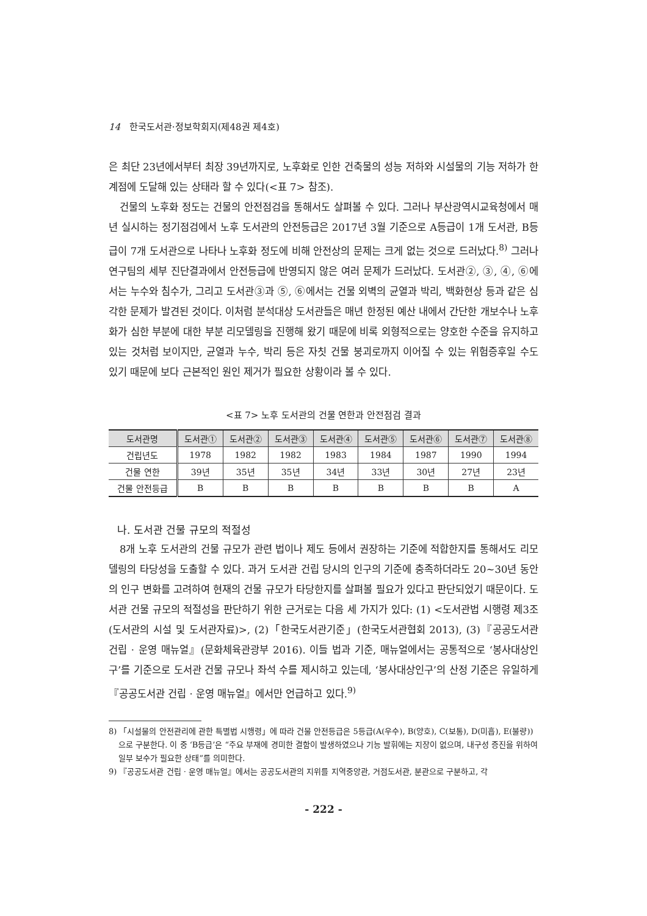14 한국도서관·정보학회지(제48권 제4호)
은 최단 23년에서부터 최장 39년까지로, 노후화로 인한 건축물의 성능 저하와 시설물의 기능 저하가 한계점에 도달해 있는 상태라 할 수 있다(<표 7> 참조).
건물의 노후화 정도는 건물의 안전점검을 통해서도 살펴볼 수 있다. 그러나 부산광역시교육청에서 매년 실시하는 정기점검에서 노후 도서관의 안전등급은 2017년 3월 기준으로 A등급이 1개 도서관, B등급이 7개 도서관으로 나타나 노후화 정도에 비해 안전상의 문제는 크게 없는 것으로 드러났다.<sup>8)</sup> 그러나 연구팀의 세부 진단결과에서 안전등급에 반영되지 않은 여러 문제가 드러났다. 도서관②, ③, ④, ⑥에서는 누수와 침수가, 그리고 도서관③과 ⑤, ⑥에서는 건물 외벽의 균열과 박리, 백화현상 등과 같은 심각한 문제가 발견된 것이다. 이처럼 분석대상 도서관들은 매년 한정된 예산 내에서 간단한 개보수나 노후화가 심한 부분에 대한 부분 리모델링을 진행해 왔기 때문에 비록 외형적으로는 양호한 수준을 유지하고 있는 것처럼 보이지만, 균열과 누수, 박리 등은 자칫 건물 붕괴로까지 이어질 수 있는 위험증후일 수도 있기 때문에 보다 근본적인 원인 제거가 필요한 상황이라 볼 수 있다.
<표 7> 노후 도서관의 건물 연한과 안전점검 결과
| 도서관명 | 도서관① | 도서관② | 도서관③ | 도서관④ | 도서관⑤ | 도서관⑥ | 도서관⑦ | 도서관⑧ |
| --- | --- | --- | --- | --- | --- | --- | --- | --- |
| 건립년도 | 1978 | 1982 | 1982 | 1983 | 1984 | 1987 | 1990 | 1994 |
| 건물 연한 | 39년 | 35년 | 35년 | 34년 | 33년 | 30년 | 27년 | 23년 |
| 건물 안전등급 | B | B | B | B | B | B | B | A |
나. 도서관 건물 규모의 적절성
8개 노후 도서관의 건물 규모가 관련 법이나 제도 등에서 권장하는 기준에 적합한지를 통해서도 리모델링의 타당성을 도출할 수 있다. 과거 도서관 건립 당시의 인구의 기준에 충족하더라도 20~30년 동안의 인구 변화를 고려하여 현재의 건물 규모가 타당한지를 살펴볼 필요가 있다고 판단되었기 때문이다. 도서관 건물 규모의 적절성을 판단하기 위한 근거로는 다음 세 가지가 있다: (1) <도서관법 시행령 제3조(도서관의 시설 및 도서관자료)>, (2)「한국도서관기준」(한국도서관협회 2013), (3)『공공도서관 건립 · 운영 매뉴얼』(문화체육관광부 2016). 이들 법과 기준, 매뉴얼에서는 공통적으로 ‘봉사대상인구’를 기준으로 도서관 건물 규모나 좌석 수를 제시하고 있는데, ‘봉사대상인구’의 산정 기준은 유일하게『공공도서관 건립 · 운영 매뉴얼』에서만 언급하고 있다.<sup>9)</sup>
8) 「시설물의 안전관리에 관한 특별법 시행령」에 따라 건물 안전등급은 5등급(A(우수), B(양호), C(보통), D(미흡), E(불량))으로 구분한다. 이 중 ‘B등급’은 “주요 부재에 경미한 결함이 발생하였으나 기능 발휘에는 지장이 없으며, 내구성 증진을 위하여 일부 보수가 필요한 상태”를 의미한다.
9) 『공공도서관 건립 · 운영 매뉴얼』에서는 공공도서관의 지위를 지역중앙관, 거점도서관, 분관으로 구분하고, 각
- 222 -